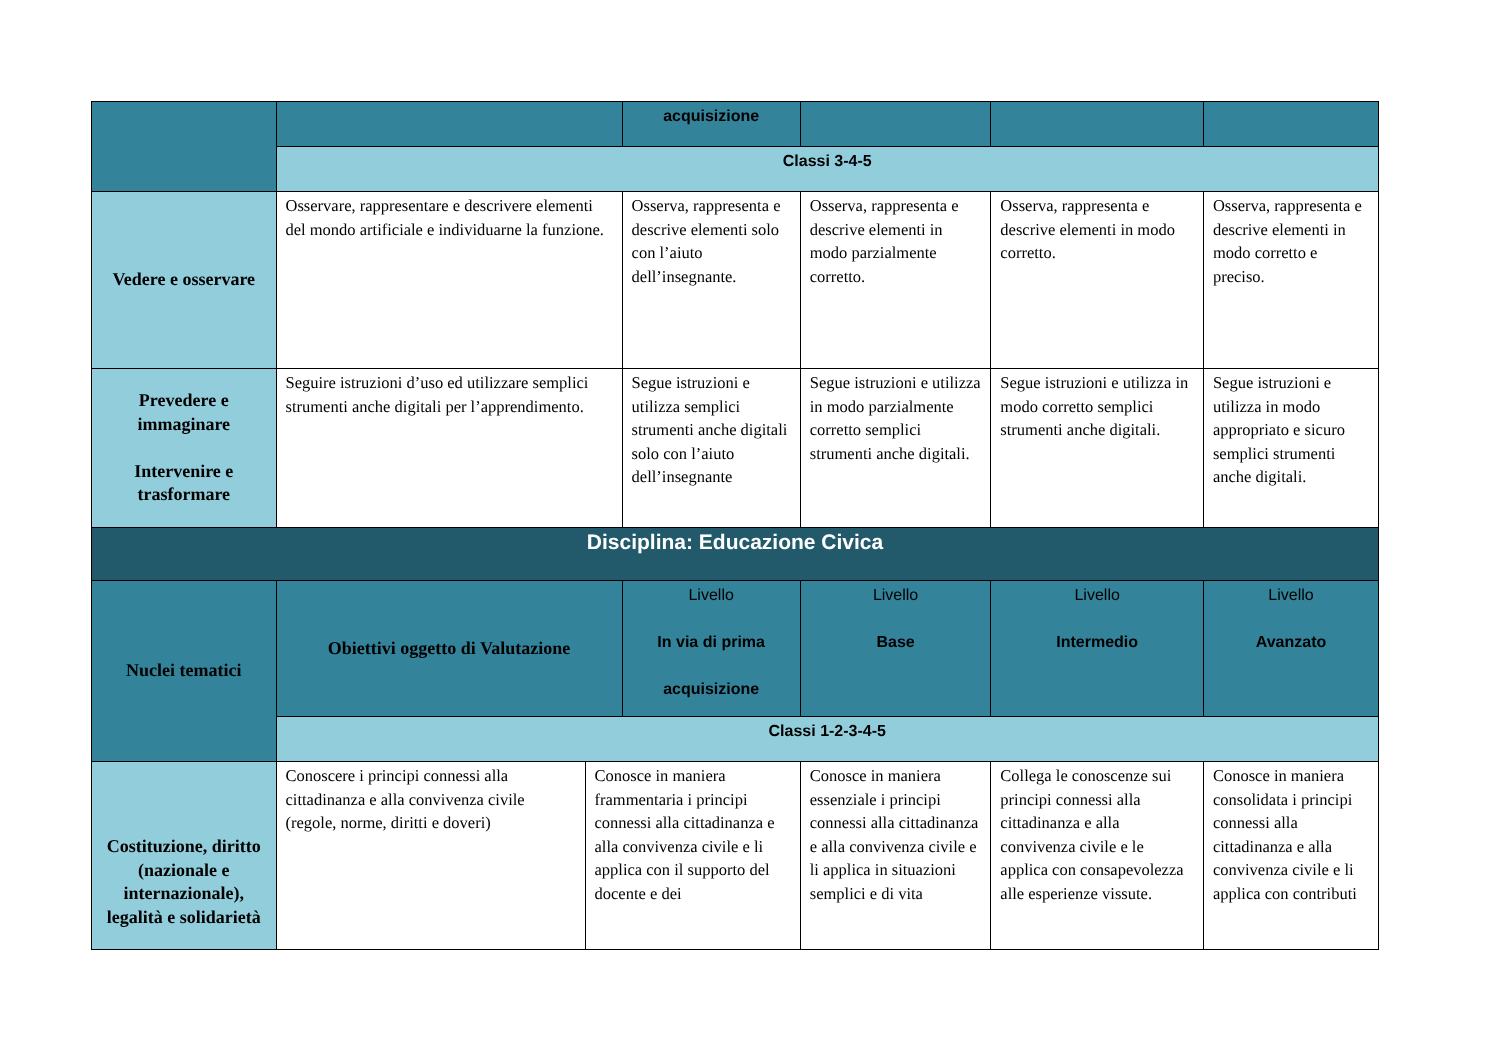| | | | acquisizione | | | |
| | Classi 3-4-5 | | | | | |
| Vedere e osservare | Osservare, rappresentare e descrivere elementi del mondo artificiale e individuarne la funzione. | | Osserva, rappresenta e descrive elementi solo con l’aiuto dell’insegnante. | Osserva, rappresenta e descrive elementi in modo parzialmente corretto. | Osserva, rappresenta e descrive elementi in modo corretto. | Osserva, rappresenta e descrive elementi in modo corretto e preciso. |
| Prevedere e immaginare Intervenire e trasformare | Seguire istruzioni d’uso ed utilizzare semplici strumenti anche digitali per l’apprendimento. | | Segue istruzioni e utilizza semplici strumenti anche digitali solo con l’aiuto dell’insegnante | Segue istruzioni e utilizza in modo parzialmente corretto semplici strumenti anche digitali. | Segue istruzioni e utilizza in modo corretto semplici strumenti anche digitali. | Segue istruzioni e utilizza in modo appropriato e sicuro semplici strumenti anche digitali. |
| Disciplina: Educazione Civica | | | | | | |
| Nuclei tematici | Obiettivi oggetto di Valutazione | | Livello In via di prima acquisizione | Livello Base | Livello Intermedio | Livello Avanzato |
| | Classi 1-2-3-4-5 | | | | | |
| Costituzione, diritto (nazionale e internazionale), legalità e solidarietà | Conoscere i principi connessi alla cittadinanza e alla convivenza civile (regole, norme, diritti e doveri) | Conosce in maniera frammentaria i principi connessi alla cittadinanza e alla convivenza civile e li applica con il supporto del docente e dei | | Conosce in maniera essenziale i principi connessi alla cittadinanza e alla convivenza civile e li applica in situazioni semplici e di vita | Collega le conoscenze sui principi connessi alla cittadinanza e alla convivenza civile e le applica con consapevolezza alle esperienze vissute. | Conosce in maniera consolidata i principi connessi alla cittadinanza e alla convivenza civile e li applica con contributi |